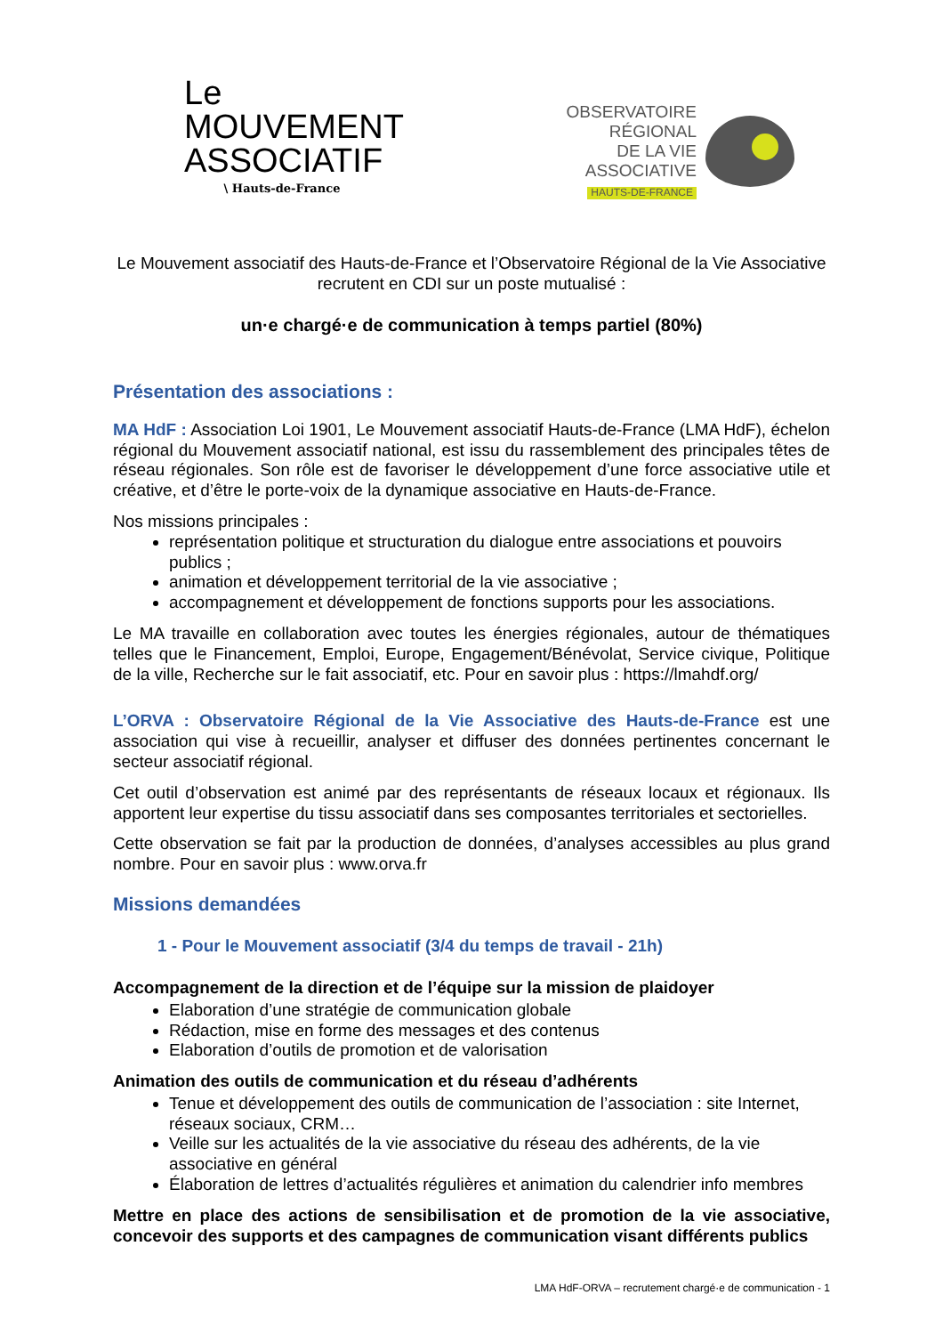Le MOUVEMENT ASSOCIATIF
\ Hauts-de-France
OBSERVATOIRE
RÉGIONAL
DE LA VIE
ASSOCIATIVE
HAUTS-DE-FRANCE
Le Mouvement associatif des Hauts-de-France et l’Observatoire Régional de la Vie Associative recrutent en CDI sur un poste mutualisé :
un·e chargé·e de communication à temps partiel (80%)
Présentation des associations :
MA HdF : Association Loi 1901, Le Mouvement associatif Hauts-de-France (LMA HdF), échelon régional du Mouvement associatif national, est issu du rassemblement des principales têtes de réseau régionales. Son rôle est de favoriser le développement d’une force associative utile et créative, et d’être le porte-voix de la dynamique associative en Hauts-de-France.
Nos missions principales :
représentation politique et structuration du dialogue entre associations et pouvoirs publics ;
animation et développement territorial de la vie associative ;
accompagnement et développement de fonctions supports pour les associations.
Le MA travaille en collaboration avec toutes les énergies régionales, autour de thématiques telles que le Financement, Emploi, Europe, Engagement/Bénévolat, Service civique, Politique de la ville, Recherche sur le fait associatif, etc. Pour en savoir plus : https://lmahdf.org/
L’ORVA : Observatoire Régional de la Vie Associative des Hauts-de-France est une association qui vise à recueillir, analyser et diffuser des données pertinentes concernant le secteur associatif régional.
Cet outil d’observation est animé par des représentants de réseaux locaux et régionaux. Ils apportent leur expertise du tissu associatif dans ses composantes territoriales et sectorielles.
Cette observation se fait par la production de données, d’analyses accessibles au plus grand nombre. Pour en savoir plus : www.orva.fr
Missions demandées
1 - Pour le Mouvement associatif (3/4 du temps de travail - 21h)
Accompagnement de la direction et de l’équipe sur la mission de plaidoyer
Elaboration d’une stratégie de communication globale
Rédaction, mise en forme des messages et des contenus
Elaboration d’outils de promotion et de valorisation
Animation des outils de communication et du réseau d’adhérents
Tenue et développement des outils de communication de l’association : site Internet, réseaux sociaux, CRM…
Veille sur les actualités de la vie associative du réseau des adhérents, de la vie associative en général
Élaboration de lettres d’actualités régulières et animation du calendrier info membres
Mettre en place des actions de sensibilisation et de promotion de la vie associative, concevoir des supports et des campagnes de communication visant différents publics
LMA HdF-ORVA – recrutement chargé·e de communication - 1